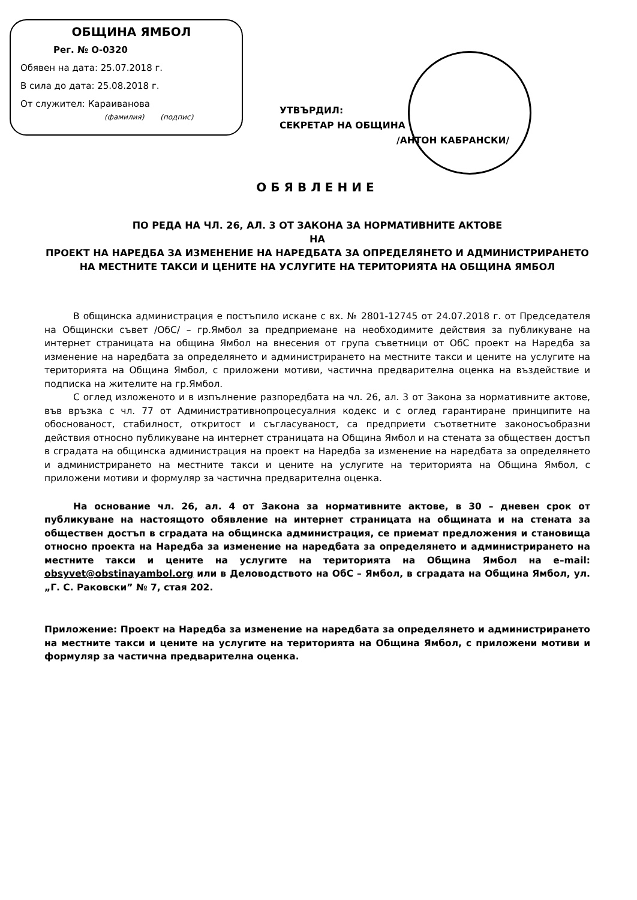ОБЩИНА ЯМБОЛ
Рег. № О-0320
Обявен на дата: 25.07.2018 г.
В сила до дата: 25.08.2018 г.
От служител: Караиванова
(фамилия) (подпис)
УТВЪРДИЛ:
СЕКРЕТАР НА ОБЩИНА
/АНТОН КАБРАНСКИ/
ОБЯВЛЕНИЕ
ПО РЕДА НА ЧЛ. 26, АЛ. 3 ОТ ЗАКОНА ЗА НОРМАТИВНИТЕ АКТОВЕ
НА
ПРОЕКТ НА НАРЕДБА ЗА ИЗМЕНЕНИЕ НА НАРЕДБАТА ЗА ОПРЕДЕЛЯНЕТО И АДМИНИСТРИРАНЕТО НА МЕСТНИТЕ ТАКСИ И ЦЕНИТЕ НА УСЛУГИТЕ НА ТЕРИТОРИЯТА НА ОБЩИНА ЯМБОЛ
В общинска администрация е постъпило искане с вх. № 2801-12745 от 24.07.2018 г. от Председателя на Общински съвет /ОбС/ – гр.Ямбол за предприемане на необходимите действия за публикуване на интернет страницата на община Ямбол на внесения от група съветници от ОбС проект на Наредба за изменение на наредбата за определянето и администрирането на местните такси и цените на услугите на територията на Община Ямбол, с приложени мотиви, частична предварителна оценка на въздействие и подписка на жителите на гр.Ямбол.
С оглед изложеното и в изпълнение разпоредбата на чл. 26, ал. 3 от Закона за нормативните актове, във връзка с чл. 77 от Административнопроцесуалния кодекс и с оглед гарантиране принципите на обоснованост, стабилност, откритост и съгласуваност, са предприети съответните законосъобразни действия относно публикуване на интернет страницата на Община Ямбол и на стената за обществен достъп в сградата на общинска администрация на проект на Наредба за изменение на наредбата за определянето и администрирането на местните такси и цените на услугите на територията на Община Ямбол, с приложени мотиви и формуляр за частична предварителна оценка.
На основание чл. 26, ал. 4 от Закона за нормативните актове, в 30 – дневен срок от публикуване на настоящото обявление на интернет страницата на общината и на стената за обществен достъп в сградата на общинска администрация, се приемат предложения и становища относно проекта на Наредба за изменение на наредбата за определянето и администрирането на местните такси и цените на услугите на територията на Община Ямбол на e–mail: obsyvet@obstinayambol.org или в Деловодството на ОбС – Ямбол, в сградата на Община Ямбол, ул. „Г. С. Раковски” № 7, стая 202.
Приложение: Проект на Наредба за изменение на наредбата за определянето и администрирането на местните такси и цените на услугите на територията на Община Ямбол, с приложени мотиви и формуляр за частична предварителна оценка.